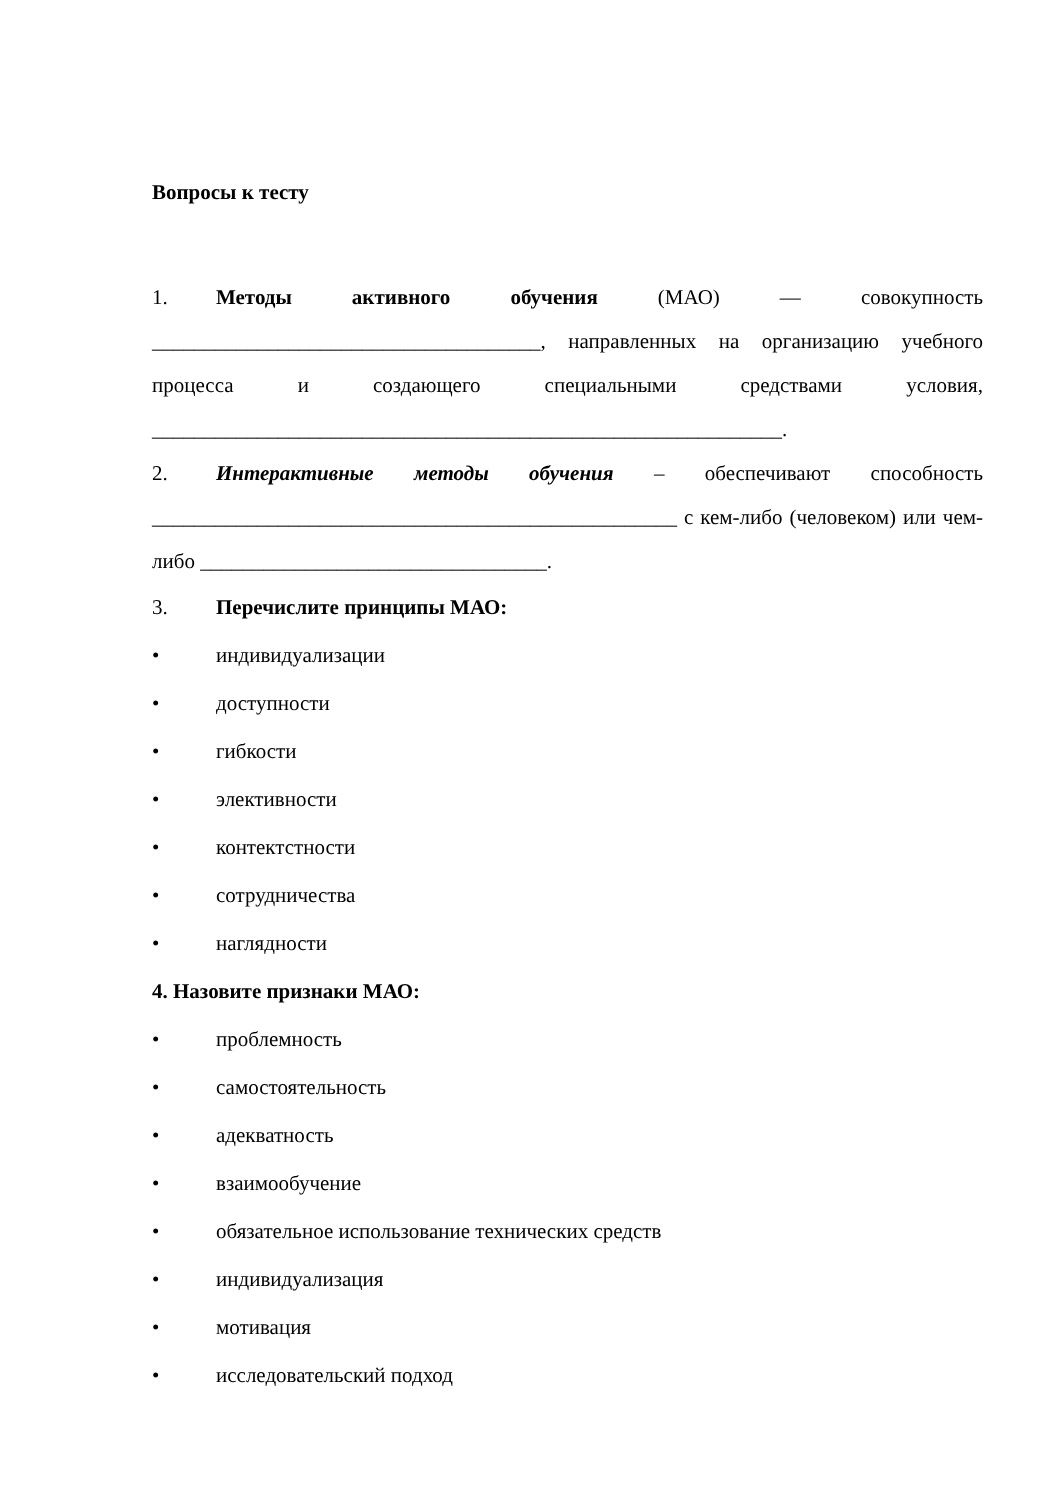Вопросы к тесту
1. Методы активного обучения (МАО) — совокупность _____________________________________, направленных на организацию учебного процесса и создающего специальными средствами условия, ____________________________________________________________.
2. Интерактивные методы обучения – обеспечивают способность __________________________________________________ с кем-либо (человеком) или чем-либо _________________________________.
3. Перечислите принципы МАО:
• индивидуализации
• доступности
• гибкости
• элективности
• контектстности
• сотрудничества
• наглядности
4. Назовите признаки МАО:
• проблемность
• самостоятельность
• адекватность
• взаимообучение
• обязательное использование технических средств
• индивидуализация
• мотивация
• исследовательский подход